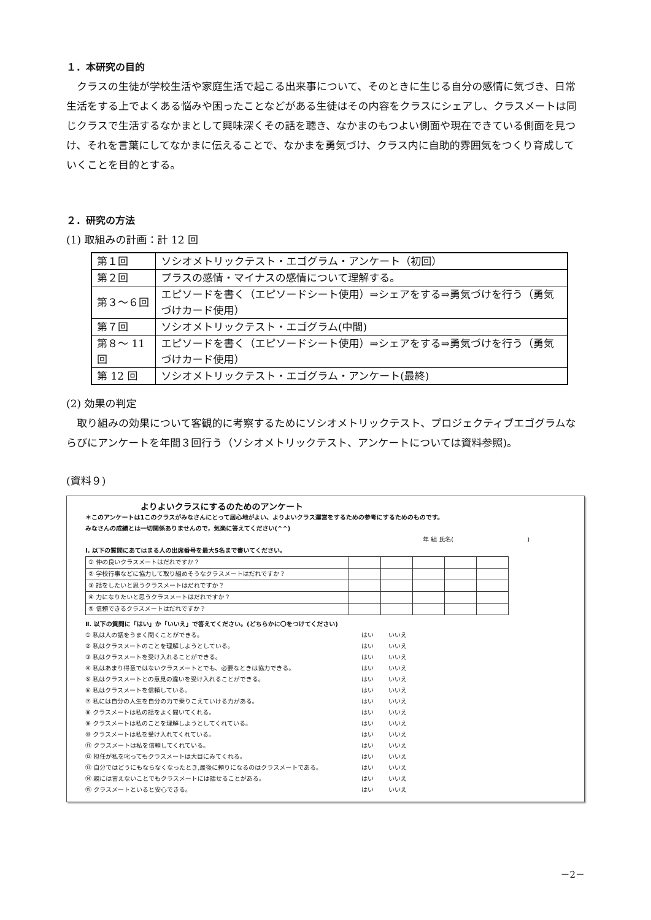１．本研究の目的
クラスの生徒が学校生活や家庭生活で起こる出来事について、そのときに生じる自分の感情に気づき、日常生活をする上でよくある悩みや困ったことなどがある生徒はその内容をクラスにシェアし、クラスメートは同じクラスで生活するなかまとして興味深くその話を聴き、なかまのもつよい側面や現在できている側面を見つけ、それを言葉にしてなかまに伝えることで、なかまを勇気づけ、クラス内に自助的雰囲気をつくり育成していくことを目的とする。
２．研究の方法
(1) 取組みの計画：計 12 回
| 第１回 | ソシオメトリックテスト・エゴグラム・アンケート（初回） |
| 第２回 | プラスの感情・マイナスの感情について理解する。 |
| 第３～６回 | エピソードを書く（エピソードシート使用）⇒シェアをする⇒勇気づけを行う（勇気づけカード使用） |
| 第７回 | ソシオメトリックテスト・エゴグラム(中間) |
| 第８～ 11 回 | エピソードを書く（エピソードシート使用）⇒シェアをする⇒勇気づけを行う（勇気づけカード使用） |
| 第 12 回 | ソシオメトリックテスト・エゴグラム・アンケート(最終) |
(2) 効果の判定
取り組みの効果について客観的に考察するためにソシオメトリックテスト、プロジェクティブエゴグラムならびにアンケートを年間３回行う（ソシオメトリックテスト、アンケートについては資料参照)。
(資料９)
よりよいクラスにするのためのアンケート
＊このアンケートは1このクラスがみなさんにとって居心地がよい、よりよいクラス運営をするための参考にするためのものです。
みなさんの成績とは一切関係ありませんので，気楽に答えてください(^^)
年 組 氏名(　　　　　　　　　　　　)
Ⅰ. 以下の質問にあてはまる人の出席番号を最大5名まで書いてください。
| ① 仲の良いクラスメートはだれですか？ | | | | | |
| ② 学校行事などに協力して取り組めそうなクラスメートはだれですか？ | | | | | |
| ③ 話をしたいと思うクラスメートはだれですか？ | | | | | |
| ④ 力になりたいと思うクラスメートはだれですか？ | | | | | |
| ⑤ 信頼できるクラスメートはだれですか？ | | | | | |
Ⅱ. 以下の質問に「はい」か「いいえ」で答えてください。(どちらかに〇をつけてください)
① 私は人の話をうまく聞くことができる。 はい いいえ
② 私はクラスメートのことを理解しようとしている。 はい いいえ
③ 私はクラスメートを受け入れることができる。 はい いいえ
④ 私はあまり得意ではないクラスメートとでも、必要なときは協力できる。 はい いいえ
⑤ 私はクラスメートとの意見の違いを受け入れることができる。 はい いいえ
⑥ 私はクラスメートを信頼している。 はい いいえ
⑦ 私には自分の人生を自分の力で乗りこえていける力がある。 はい いいえ
⑧ クラスメートは私の話をよく聞いてくれる。 はい いいえ
⑨ クラスメートは私のことを理解しようとしてくれている。 はい いいえ
⑩ クラスメートは私を受け入れてくれている。 はい いいえ
⑪ クラスメートは私を信頼してくれている。 はい いいえ
⑫ 担任が私を叱ってもクラスメートは大目にみてくれる。 はい いいえ
⑬ 自分ではどうにもならなくなったとき,最後に頼りになるのはクラスメートである。 はい いいえ
⑭ 親には言えないことでもクラスメートには話せることがある。 はい いいえ
⑮ クラスメートといると安心できる。 はい いいえ
－2－